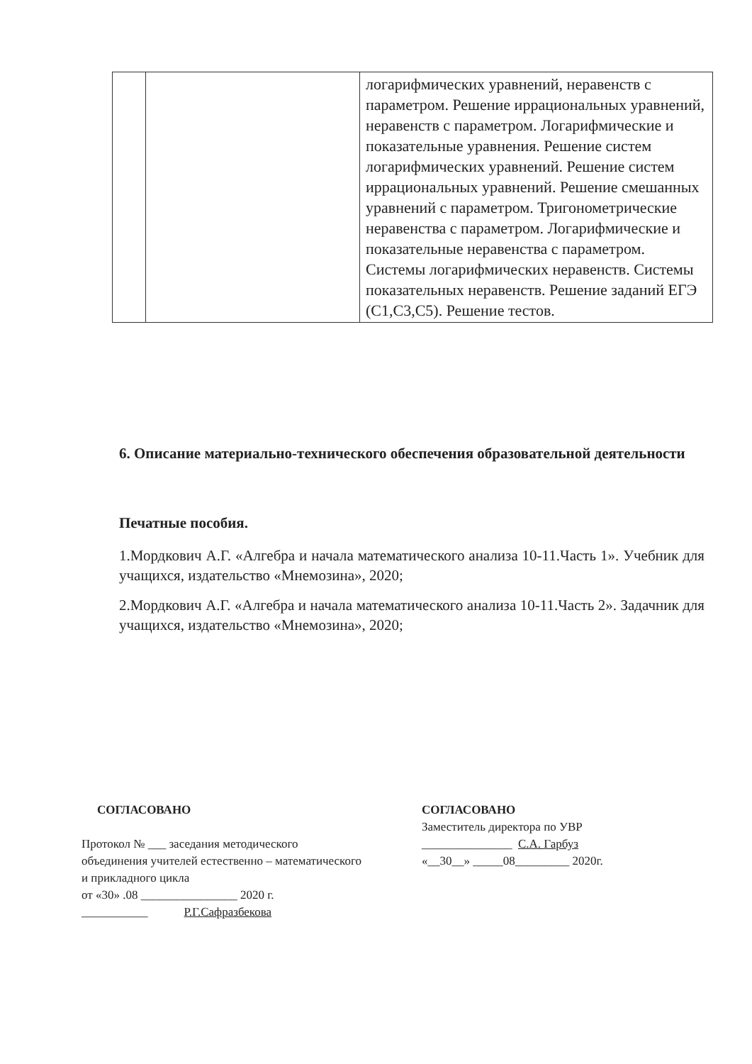| | | логарифмических уравнений, неравенств с параметром. Решение иррациональных уравнений, неравенств с параметром. Логарифмические и показательные уравнения. Решение систем логарифмических уравнений. Решение систем иррациональных уравнений. Решение смешанных уравнений с параметром. Тригонометрические неравенства с параметром. Логарифмические и показательные неравенства с параметром. Системы логарифмических неравенств. Системы показательных неравенств. Решение заданий ЕГЭ (С1,С3,С5). Решение тестов. |
6. Описание материально-технического обеспечения образовательной деятельности
Печатные пособия.
1.Мордкович А.Г. «Алгебра и начала математического анализа 10-11.Часть 1». Учебник для учащихся, издательство «Мнемозина», 2020;
2.Мордкович А.Г. «Алгебра и начала математического анализа 10-11.Часть 2». Задачник для учащихся, издательство «Мнемозина», 2020;
СОГЛАСОВАНО
Протокол № ___ заседания методического
объединения учителей естественно – математического и прикладного цикла
от «30» .08 ________________ 2020 г.
___________ Р.Г.Сафразбекова
СОГЛАСОВАНО
Заместитель директора по УВР
_______________ С.А. Гарбуз
«__30__» _____08_________ 2020г.